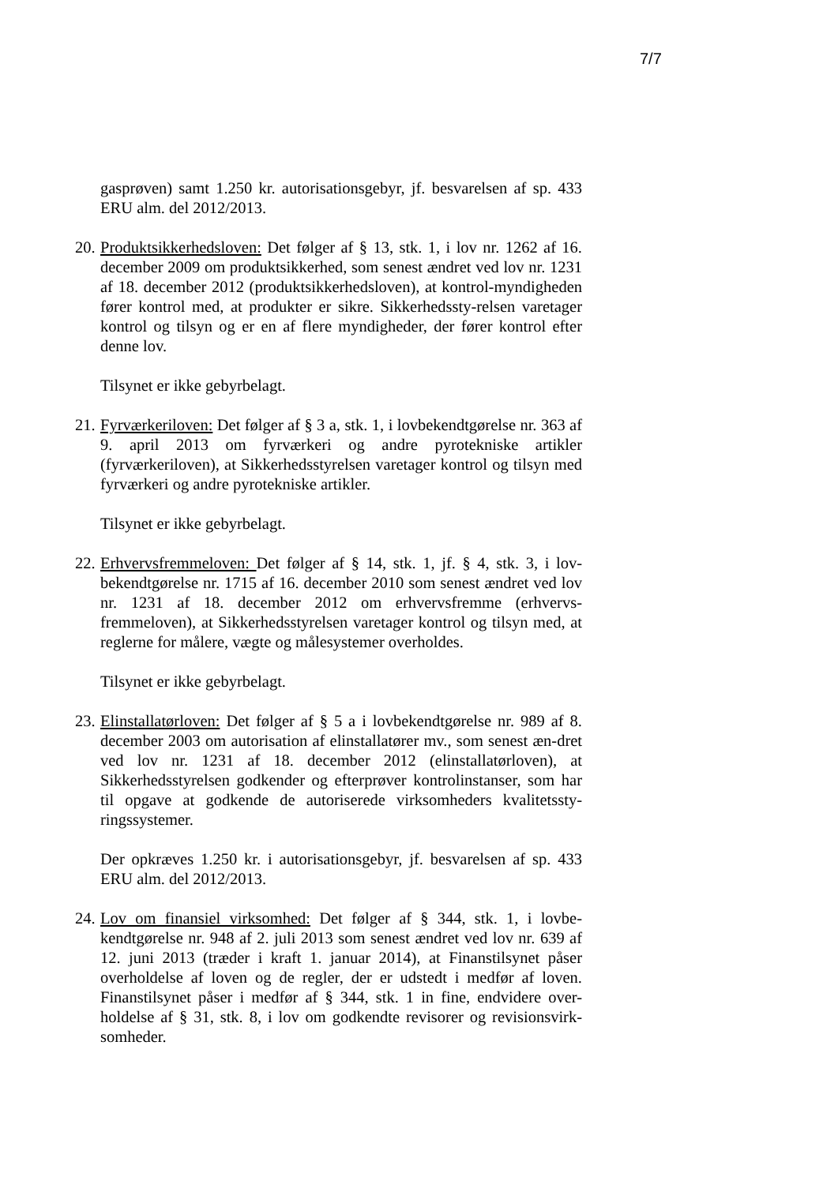7/7
gasprøven) samt 1.250 kr. autorisationsgebyr, jf. besvarelsen af sp. 433 ERU alm. del 2012/2013.
20.
Produktsikkerhedsloven: Det følger af § 13, stk. 1, i lov nr. 1262 af 16. december 2009 om produktsikkerhed, som senest ændret ved lov nr. 1231 af 18. december 2012 (produktsikkerhedsloven), at kontrol-myndigheden fører kontrol med, at produkter er sikre. Sikkerhedssty-relsen varetager kontrol og tilsyn og er en af flere myndigheder, der fører kontrol efter denne lov.
Tilsynet er ikke gebyrbelagt.
21.
Fyrværkeriloven: Det følger af § 3 a, stk. 1, i lovbekendtgørelse nr. 363 af 9. april 2013 om fyrværkeri og andre pyrotekniske artikler (fyrværkeriloven), at Sikkerhedsstyrelsen varetager kontrol og tilsyn med fyrværkeri og andre pyrotekniske artikler.
Tilsynet er ikke gebyrbelagt.
22.
Erhvervsfremmeloven: Det følger af § 14, stk. 1, jf. § 4, stk. 3, i lov-bekendtgørelse nr. 1715 af 16. december 2010 som senest ændret ved lov nr. 1231 af 18. december 2012 om erhvervsfremme (erhvervs-fremmeloven), at Sikkerhedsstyrelsen varetager kontrol og tilsyn med, at reglerne for målere, vægte og målesystemer overholdes.
Tilsynet er ikke gebyrbelagt.
23.
Elinstallatørloven: Det følger af § 5 a i lovbekendtgørelse nr. 989 af 8. december 2003 om autorisation af elinstallatører mv., som senest æn-dret ved lov nr. 1231 af 18. december 2012 (elinstallatørloven), at Sikkerhedsstyrelsen godkender og efterprøver kontrolinstanser, som har til opgave at godkende de autoriserede virksomheders kvalitetssty-ringssystemer.
Der opkræves 1.250 kr. i autorisationsgebyr, jf. besvarelsen af sp. 433 ERU alm. del 2012/2013.
24.
Lov om finansiel virksomhed: Det følger af § 344, stk. 1, i lovbe-kendtgørelse nr. 948 af 2. juli 2013 som senest ændret ved lov nr. 639 af 12. juni 2013 (træder i kraft 1. januar 2014), at Finanstilsynet påser overholdelse af loven og de regler, der er udstedt i medfør af loven. Finanstilsynet påser i medfør af § 344, stk. 1 in fine, endvidere over-holdelse af § 31, stk. 8, i lov om godkendte revisorer og revisionsvirk-somheder.